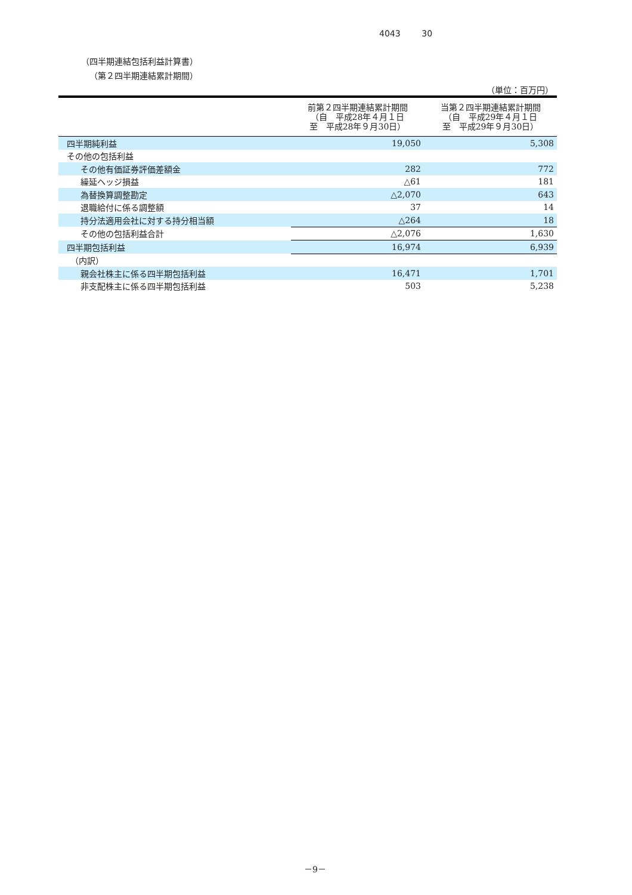4043 30
（四半期連結包括利益計算書）
（第２四半期連結累計期間）
（単位：百万円）
| | 前第２四半期連結累計期間 （自 平成28年４月１日 至 平成28年９月30日） | 当第２四半期連結累計期間 （自 平成29年４月１日 至 平成29年９月30日） |
| --- | --- | --- |
| 四半期純利益 | 19,050 | 5,308 |
| その他の包括利益 | | |
| その他有価証券評価差額金 | 282 | 772 |
| 繰延ヘッジ損益 | △61 | 181 |
| 為替換算調整勘定 | △2,070 | 643 |
| 退職給付に係る調整額 | 37 | 14 |
| 持分法適用会社に対する持分相当額 | △264 | 18 |
| その他の包括利益合計 | △2,076 | 1,630 |
| 四半期包括利益 | 16,974 | 6,939 |
| （内訳） | | |
| 親会社株主に係る四半期包括利益 | 16,471 | 1,701 |
| 非支配株主に係る四半期包括利益 | 503 | 5,238 |
－9－